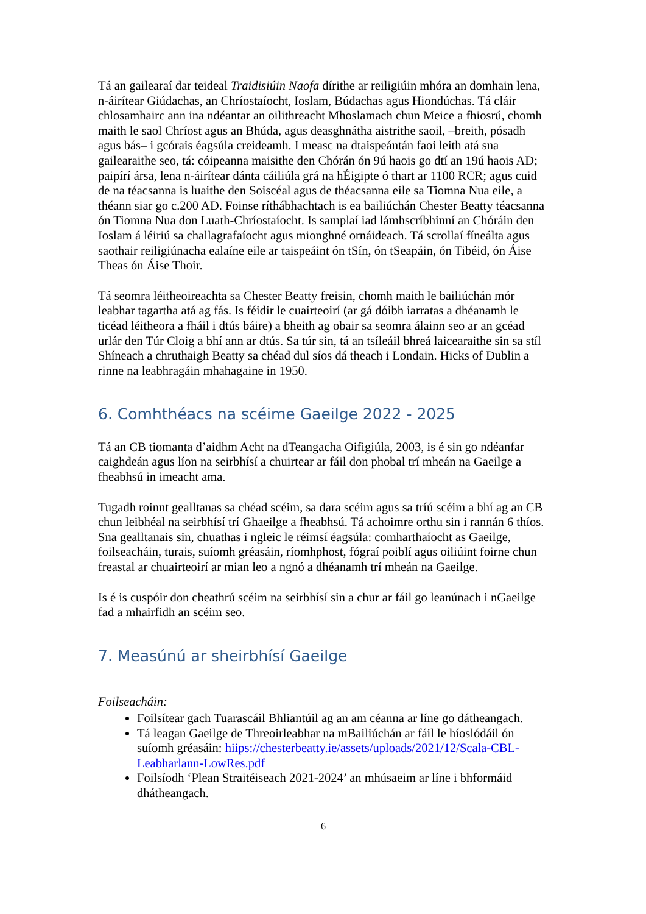Tá an gailearaí dar teideal Traidisiúin Naofa dírithe ar reiligiúin mhóra an domhain lena, n-áirítear Giúdachas, an Chríostaíocht, Ioslam, Búdachas agus Hiondúchas. Tá cláir chlosamhairc ann ina ndéantar an oilithreacht Mhoslamach chun Meice a fhiosrú, chomh maith le saol Chríost agus an Bhúda, agus deasghnátha aistrithe saoil, –breith, pósadh agus bás– i gcórais éagsúla creideamh. I measc na dtaispeántán faoi leith atá sna gailearaithe seo, tá: cóipeanna maisithe den Chórán ón 9ú haois go dtí an 19ú haois AD; paipírí ársa, lena n-áirítear dánta cáiliúla grá na hÉigipte ó thart ar 1100 RCR; agus cuid de na téacsanna is luaithe den Soiscéal agus de théacsanna eile sa Tiomna Nua eile, a théann siar go c.200 AD. Foinse ríthábhachtach is ea bailiúchán Chester Beatty téacsanna ón Tiomna Nua don Luath-Chríostaíocht. Is samplaí iad lámhscríbhinní an Chóráin den Ioslam á léiriú sa challagrafaíocht agus mionghné ornáideach. Tá scrollaí fíneálta agus saothair reiligiúnacha ealaíne eile ar taispeáint ón tSín, ón tSeapáin, ón Tibéid, ón Áise Theas ón Áise Thoir.
Tá seomra léitheoireachta sa Chester Beatty freisin, chomh maith le bailiúchán mór leabhar tagartha atá ag fás. Is féidir le cuairteoirí (ar gá dóibh iarratas a dhéanamh le ticéad léitheora a fháil i dtús báire) a bheith ag obair sa seomra álainn seo ar an gcéad urlár den Túr Cloig a bhí ann ar dtús. Sa túr sin, tá an tsíleáil bhreá laicearaithe sin sa stíl Shíneach a chruthaigh Beatty sa chéad dul síos dá theach i Londain. Hicks of Dublin a rinne na leabhragáin mhahagaine in 1950.
6. Comhthéacs na scéime Gaeilge 2022 - 2025
Tá an CB tiomanta d’aidhm Acht na dTeangacha Oifigiúla, 2003, is é sin go ndéanfar caighdeán agus líon na seirbhísí a chuirtear ar fáil don phobal trí mheán na Gaeilge a fheabhsú in imeacht ama.
Tugadh roinnt gealltanas sa chéad scéim, sa dara scéim agus sa tríú scéim a bhí ag an CB chun leibhéal na seirbhísí trí Ghaeilge a fheabhsú. Tá achoimre orthu sin i rannán 6 thíos. Sna gealltanais sin, chuathas i ngleic le réimsí éagsúla: comharthaíocht as Gaeilge, foilseacháin, turais, suíomh gréasáin, ríomhphost, fógraí poiblí agus oiliúint foirne chun freastal ar chuairteoirí ar mian leo a ngnó a dhéanamh trí mheán na Gaeilge.
Is é is cuspóir don cheathrú scéim na seirbhísí sin a chur ar fáil go leanúnach i nGaeilge fad a mhairfidh an scéim seo.
7. Measúnú ar sheirbhísí Gaeilge
Foilseacháin:
Foilsítear gach Tuarascáil Bhliantúil ag an am céanna ar líne go dátheangach.
Tá leagan Gaeilge de Threoirleabhar na mBailiúchán ar fáil le híoslódáil ón suíomh gréasáin: hiips://chesterbeatty.ie/assets/uploads/2021/12/Scala-CBL-Leabharlann-LowRes.pdf
Foilsíodh ‘Plean Straitéiseach 2021-2024’ an mhúsaeim ar líne i bhformáid dhátheangach.
6